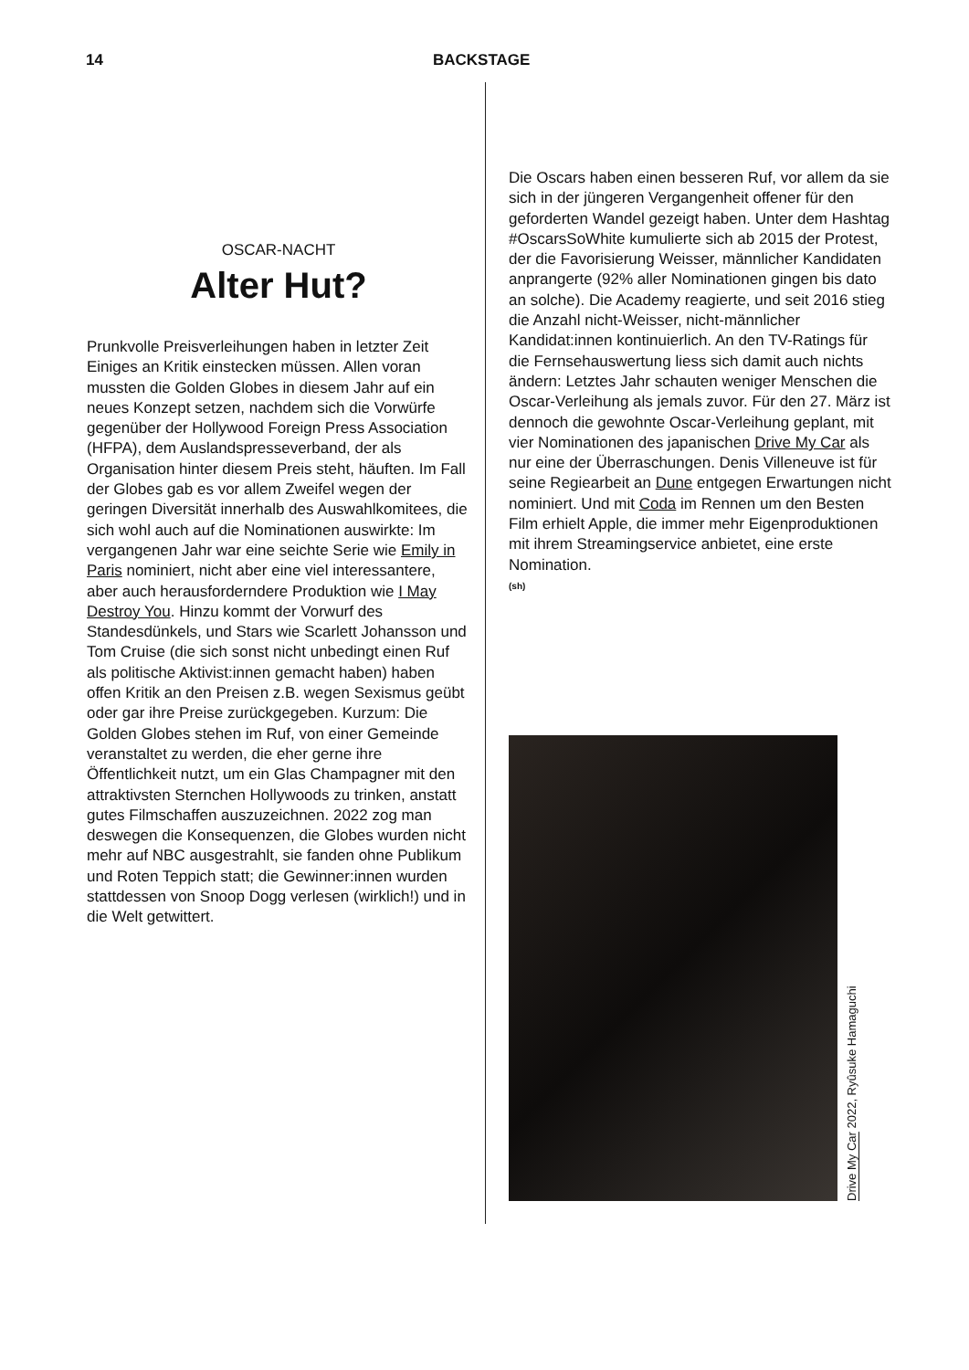14 BACKSTAGE
OSCAR-NACHT
Alter Hut?
Prunkvolle Preisverleihungen haben in letzter Zeit Einiges an Kritik einstecken müssen. Allen voran mussten die Golden Globes in diesem Jahr auf ein neues Konzept setzen, nachdem sich die Vorwürfe gegenüber der Hollywood Foreign Press Association (HFPA), dem Auslandspresse­verband, der als Organisation hinter diesem Preis steht, häuften. Im Fall der Globes gab es vor allem Zweifel wegen der geringen Diversität innerhalb des Auswahlkomitees, die sich wohl auch auf die Nominationen auswirkte: Im vergan­genen Jahr war eine seichte Serie wie Emily in Paris nominiert, nicht aber eine viel interessantere, aber auch herausforderndere Produktion wie I May Destroy You. Hinzu kommt der Vorwurf des Standesdünkels, und Stars wie Scarlett Johansson und Tom Cruise (die sich sonst nicht unbedingt einen Ruf als politische Aktivist:in­nen gemacht haben) haben offen Kritik an den Preisen z.B. wegen Sexismus geübt oder gar ihre Preise zurückgegeben. Kurzum: Die Golden Globes stehen im Ruf, von einer Gemeinde veranstaltet zu werden, die eher gerne ihre Öffentlichkeit nutzt, um ein Glas Champagner mit den attraktivsten Sternchen Hollywoods zu trinken, anstatt gutes Filmschaffen auszuzeichnen. 2022 zog man deswegen die Konsequenzen, die Globes wurden nicht mehr auf NBC ausge­strahlt, sie fanden ohne Publikum und Roten Teppich statt; die Gewinner:innen wurden statt­dessen von Snoop Dogg verlesen (wirklich!) und in die Welt getwittert.
Die Oscars haben einen besseren Ruf, vor allem da sie sich in der jüngeren Vergangenheit offe­ner für den geforderten Wandel gezeigt haben. Unter dem Hashtag #OscarsSoWhite kumulierte sich ab 2015 der Protest, der die Favorisierung Weisser, männlicher Kandidaten anpranger­te (92% aller Nominationen gingen bis dato an solche). Die Academy reagierte, und seit 2016 stieg die Anzahl nicht-Weisser, nicht-männlicher Kandidat:innen kontinuierlich. An den TV-Ratings für die Fernsehauswertung liess sich damit auch nichts ändern: Letztes Jahr schauten weniger Menschen die Oscar-Verleihung als jemals zuvor. Für den 27. März ist dennoch die gewohnte Oscar-Verleihung geplant, mit vier Nominationen des japanischen Drive My Car als nur eine der Überraschungen. Denis Villeneuve ist für seine Regiearbeit an Dune entgegen Erwartungen nicht nominiert. Und mit Coda im Rennen um den Besten Film erhielt Apple, die immer mehr Eigenproduktionen mit ihrem Streamingservice anbietet, eine erste Nomination.
(sh)
Drive My Car 2022, Ryûsuke Hamaguchi